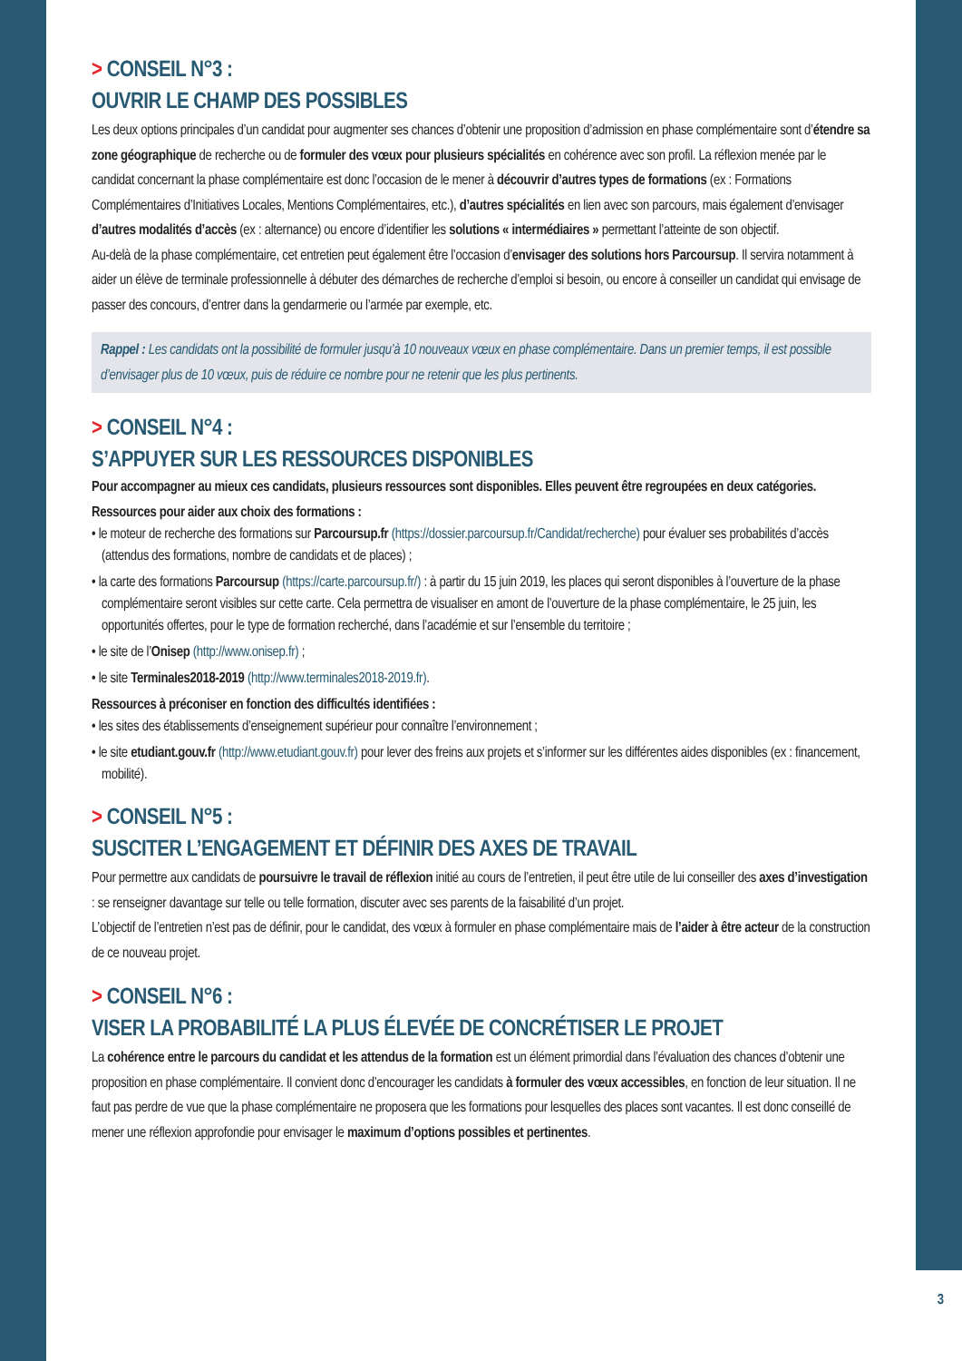> CONSEIL N°3 :
OUVRIR LE CHAMP DES POSSIBLES
Les deux options principales d’un candidat pour augmenter ses chances d’obtenir une proposition d’admission en phase complémentaire sont d’étendre sa zone géographique de recherche ou de formuler des vœux pour plusieurs spécialités en cohérence avec son profil. La réflexion menée par le candidat concernant la phase complémentaire est donc l’occasion de le mener à découvrir d’autres types de formations (ex : Formations Complémentaires d’Initiatives Locales, Mentions Complémentaires, etc.), d’autres spécialités en lien avec son parcours, mais également d’envisager d’autres modalités d’accès (ex : alternance) ou encore d’identifier les solutions « intermédiaires » permettant l’atteinte de son objectif.
Au-delà de la phase complémentaire, cet entretien peut également être l’occasion d’envisager des solutions hors Parcoursup. Il servira notamment à aider un élève de terminale professionnelle à débuter des démarches de recherche d’emploi si besoin, ou encore à conseiller un candidat qui envisage de passer des concours, d’entrer dans la gendarmerie ou l’armée par exemple, etc.
Rappel : Les candidats ont la possibilité de formuler jusqu’à 10 nouveaux vœux en phase complémentaire. Dans un premier temps, il est possible d’envisager plus de 10 vœux, puis de réduire ce nombre pour ne retenir que les plus pertinents.
> CONSEIL N°4 :
S’APPUYER SUR LES RESSOURCES DISPONIBLES
Pour accompagner au mieux ces candidats, plusieurs ressources sont disponibles. Elles peuvent être regroupées en deux catégories.
Ressources pour aider aux choix des formations :
• le moteur de recherche des formations sur Parcoursup.fr (https://dossier.parcoursup.fr/Candidat/recherche) pour évaluer ses probabilités d’accès (attendus des formations, nombre de candidats et de places) ;
• la carte des formations Parcoursup (https://carte.parcoursup.fr/) : à partir du 15 juin 2019, les places qui seront disponibles à l’ouverture de la phase complémentaire seront visibles sur cette carte. Cela permettra de visualiser en amont de l’ouverture de la phase complémentaire, le 25 juin, les opportunités offertes, pour le type de formation recherché, dans l’académie et sur l’ensemble du territoire ;
• le site de l’Onisep (http://www.onisep.fr) ;
• le site Terminales2018-2019 (http://www.terminales2018-2019.fr).
Ressources à préconiser en fonction des difficultés identifiées :
• les sites des établissements d’enseignement supérieur pour connaître l’environnement ;
• le site etudiant.gouv.fr (http://www.etudiant.gouv.fr) pour lever des freins aux projets et s’informer sur les différentes aides disponibles (ex : financement, mobilité).
> CONSEIL N°5 :
SUSCITER L’ENGAGEMENT ET DÉFINIR DES AXES DE TRAVAIL
Pour permettre aux candidats de poursuivre le travail de réflexion initié au cours de l’entretien, il peut être utile de lui conseiller des axes d’investigation : se renseigner davantage sur telle ou telle formation, discuter avec ses parents de la faisabilité d’un projet.
L’objectif de l’entretien n’est pas de définir, pour le candidat, des vœux à formuler en phase complémentaire mais de l’aider à être acteur de la construction de ce nouveau projet.
> CONSEIL N°6 :
VISER LA PROBABILITÉ LA PLUS ÉLEVÉE DE CONCRÉTISER LE PROJET
La cohérence entre le parcours du candidat et les attendus de la formation est un élément primordial dans l’évaluation des chances d’obtenir une proposition en phase complémentaire. Il convient donc d’encourager les candidats à formuler des vœux accessibles, en fonction de leur situation. Il ne faut pas perdre de vue que la phase complémentaire ne proposera que les formations pour lesquelles des places sont vacantes. Il est donc conseillé de mener une réflexion approfondie pour envisager le maximum d’options possibles et pertinentes.
3